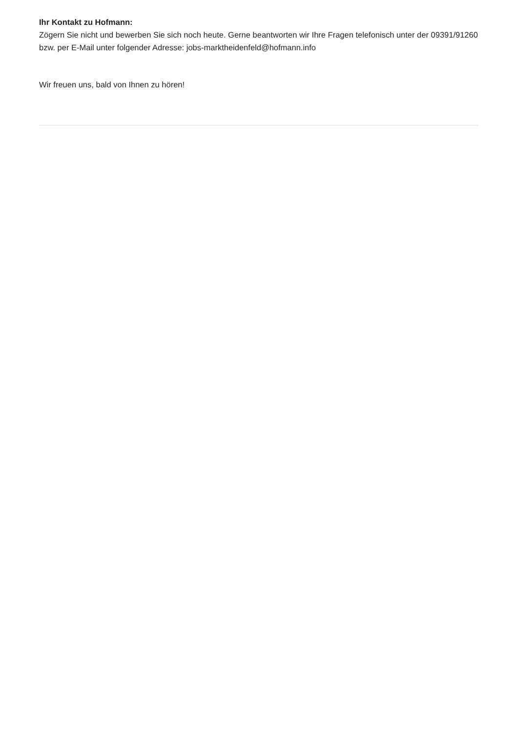Ihr Kontakt zu Hofmann:
Zögern Sie nicht und bewerben Sie sich noch heute. Gerne beantworten wir Ihre Fragen telefonisch unter der 09391/91260 bzw. per E-Mail unter folgender Adresse: jobs-marktheidenfeld@hofmann.info
Wir freuen uns, bald von Ihnen zu hören!